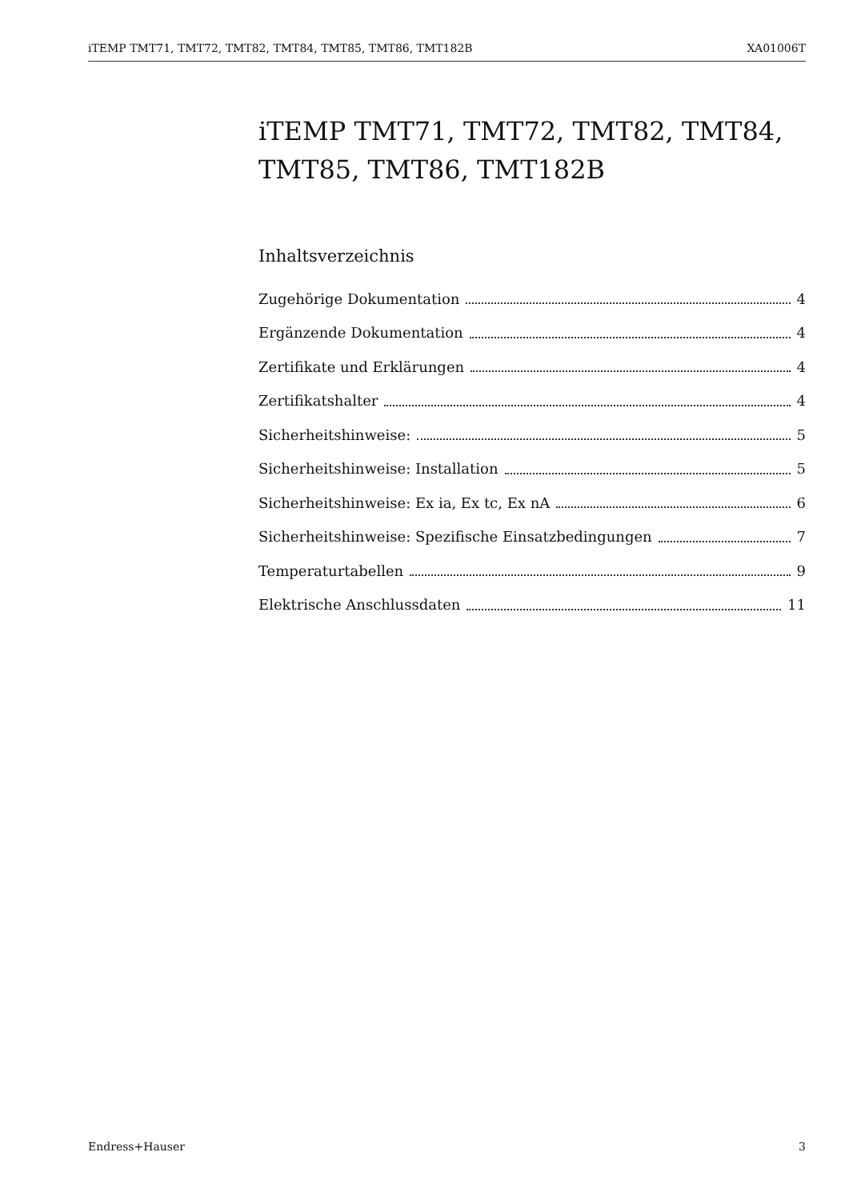iTEMP TMT71, TMT72, TMT82, TMT84, TMT85, TMT86, TMT182B XA01006T
iTEMP TMT71, TMT72, TMT82, TMT84, TMT85, TMT86, TMT182B
Inhaltsverzeichnis
Zugehörige Dokumentation 4
Ergänzende Dokumentation 4
Zertifikate und Erklärungen 4
Zertifikatshalter 4
Sicherheitshinweise: 5
Sicherheitshinweise: Installation 5
Sicherheitshinweise: Ex ia, Ex tc, Ex nA 6
Sicherheitshinweise: Spezifische Einsatzbedingungen 7
Temperaturtabellen 9
Elektrische Anschlussdaten 11
Endress+Hauser 3